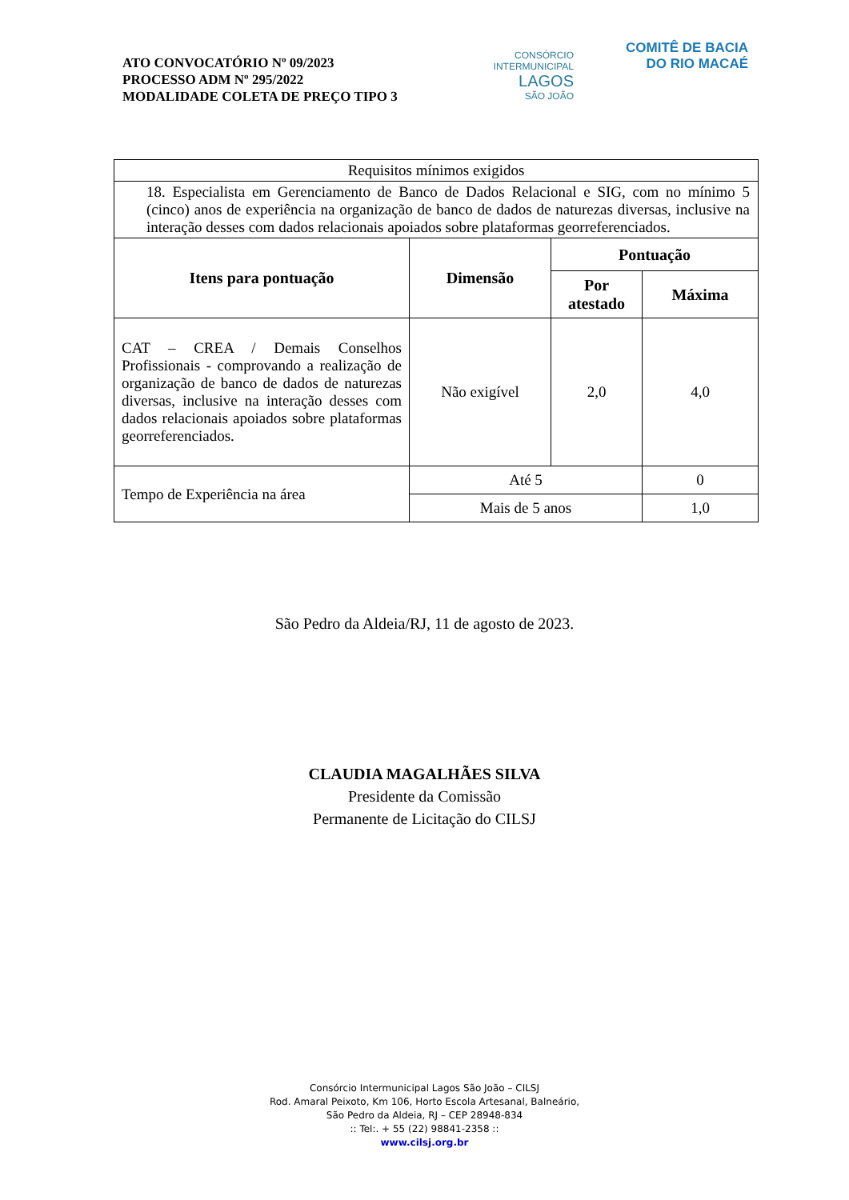ATO CONVOCATÓRIO Nº 09/2023
PROCESSO ADM Nº 295/2022
MODALIDADE COLETA DE PREÇO TIPO 3
CONSÓRCIO
INTERMUNICIPAL
LAGOS
SÃO JOÃO
COMITÊ DE BACIA
DO RIO MACAÉ
| Requisitos mínimos exigidos | | | |
| 18. Especialista em Gerenciamento de Banco de Dados Relacional e SIG, com no mínimo 5 (cinco) anos de experiência na organização de banco de dados de naturezas diversas, inclusive na interação desses com dados relacionais apoiados sobre plataformas georreferenciados. | | | |
| Itens para pontuação | Dimensão | Pontuação | |
| | | Por atestado | Máxima |
| CAT – CREA / Demais Conselhos Profissionais - comprovando a realização de organização de banco de dados de naturezas diversas, inclusive na interação desses com dados relacionais apoiados sobre plataformas georreferenciados. | Não exigível | 2,0 | 4,0 |
| Tempo de Experiência na área | Até 5 | | 0 |
| | Mais de 5 anos | | 1,0 |
São Pedro da Aldeia/RJ, 11 de agosto de 2023.
CLAUDIA MAGALHÃES SILVA
Presidente da Comissão
Permanente de Licitação do CILSJ
Consórcio Intermunicipal Lagos São João – CILSJ
Rod. Amaral Peixoto, Km 106, Horto Escola Artesanal, Balneário,
São Pedro da Aldeia, RJ – CEP 28948-834
:: Tel:. + 55 (22) 98841-2358 ::
www.cilsj.org.br